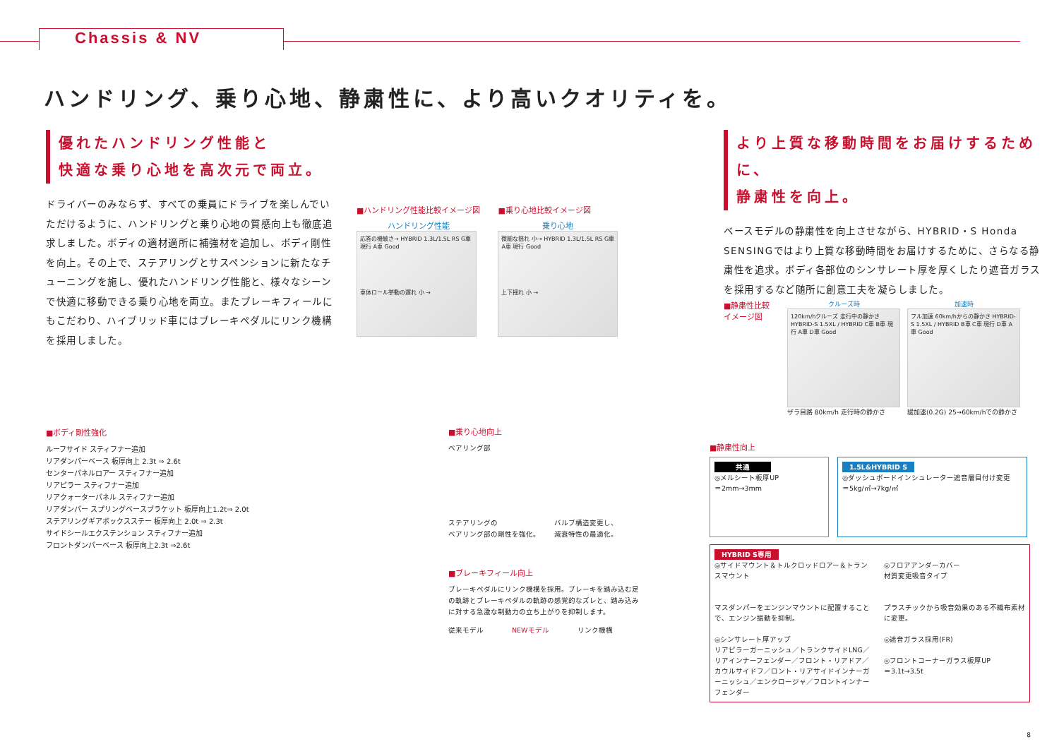Chassis & NV
ハンドリング、乗り心地、静粛性に、より高いクオリティを。
優れたハンドリング性能と
快適な乗り心地を高次元で両立。
ドライバーのみならず、すべての乗員にドライブを楽しんでいただけるように、ハンドリングと乗り心地の質感向上も徹底追求しました。ボディの適材適所に補強材を追加し、ボディ剛性を向上。その上で、ステアリングとサスペンションに新たなチューニングを施し、優れたハンドリング性能と、様々なシーンで快適に移動できる乗り心地を両立。またブレーキフィールにもこだわり、ハイブリッド車にはブレーキペダルにリンク機構を採用しました。
■ハンドリング性能比較イメージ図
ハンドリング性能
応答の機敏さ→ HYBRID 1.3L/1.5L RS G車 現行 A車 Good
車体ロール挙動の遅れ 小 →
■乗り心地比較イメージ図
乗り心地
微細な揺れ 小→ HYBRID 1.3L/1.5L RS G車 A車 現行 Good
上下揺れ 小 →
より上質な移動時間をお届けするために、
静粛性を向上。
ベースモデルの静粛性を向上させながら、HYBRID・S Honda SENSINGではより上質な移動時間をお届けするために、さらなる静粛性を追求。ボディ各部位のシンサレート厚を厚くしたり遮音ガラスを採用するなど随所に創意工夫を凝らしました。
■静粛性比較
イメージ図
クルーズ時
120km/hクルーズ 走行中の静かさ HYBRID-S 1.5XL / HYBRID C車 B車 現行 A車 D車 Good
ザラ目路 80km/h 走行時の静かさ
加速時
フル加速 60km/hからの静かさ HYBRID-S 1.5XL / HYBRID B車 C車 現行 D車 A車 Good
緩加速(0.2G) 25→60km/hでの静かさ
■ボディ剛性強化
ルーフサイド スティフナー追加
リアダンパーベース 板厚向上 2.3t ⇒ 2.6t
センターパネルロアー スティフナー追加
リアピラー スティフナー追加
リアクォーターパネル スティフナー追加
リアダンパー スプリングベースブラケット 板厚向上1.2t⇒ 2.0t
ステアリングギアボックスステー 板厚向上 2.0t ⇒ 2.3t
サイドシールエクステンション スティフナー追加
フロントダンパーベース 板厚向上2.3t ⇒2.6t
■乗り心地向上
ベアリング部
ステアリングの
ベアリング部の剛性を強化。
バルブ構造変更し、
減衰特性の最適化。
■ブレーキフィール向上
ブレーキペダルにリンク機構を採用。ブレーキを踏み込む足の軌跡とブレーキペダルの軌跡の感覚的なズレと、踏み込みに対する急激な制動力の立ち上がりを抑制します。
従来モデル NEWモデル リンク機構
■静粛性向上
共通
◎メルシート板厚UP
＝2mm→3mm
1.5L&HYBRID S
◎ダッシュボードインシュレーター遮音層目付け変更
＝5kg/㎡→7kg/㎡
HYBRID S専用
◎サイドマウント＆トルクロッドロアー＆トランスマウント
マスダンパーをエンジンマウントに配置することで、エンジン振動を抑制。
◎シンサレート厚アップ
リアピラーガーニッシュ／トランクサイドLNG／リアインナーフェンダー／フロント・リアドア／カウルサイドフ／ロント・リアサイドインナーガーニッシュ／エンクロージャ／フロントインナーフェンダー
◎フロアアンダーカバー
材質変更吸音タイプ
プラスチックから吸音効果のある不織布素材に変更。
◎遮音ガラス採用(FR)
◎フロントコーナーガラス板厚UP
＝3.1t→3.5t
8